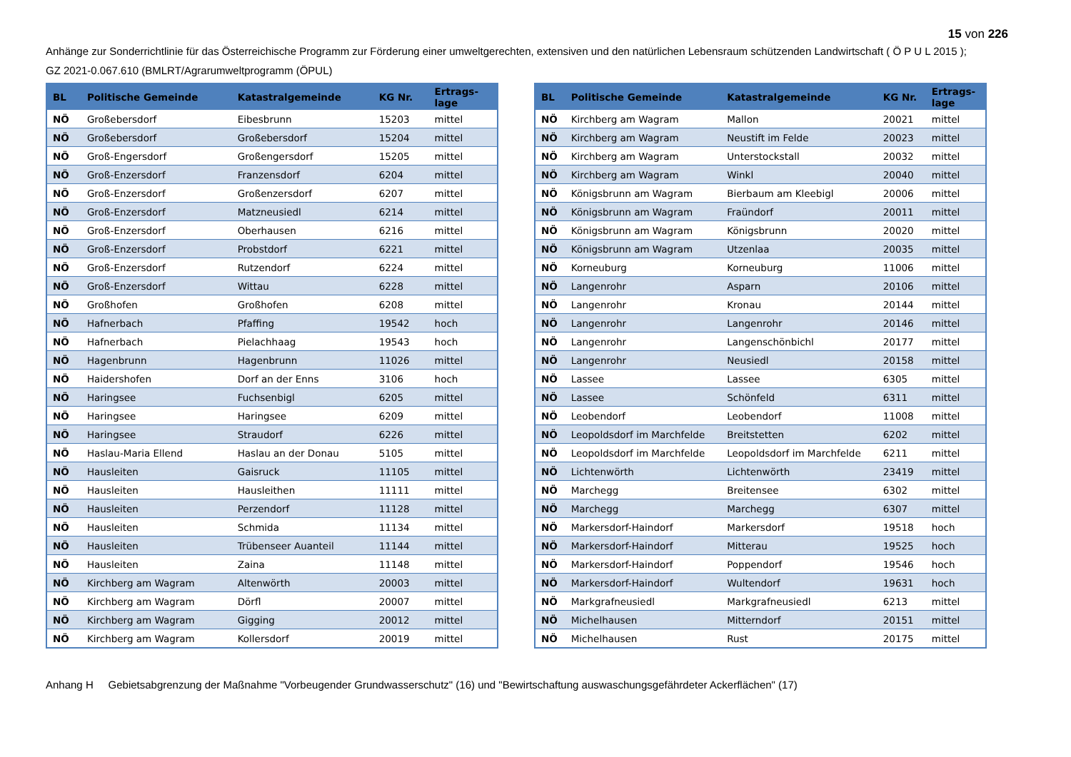15 von 226
Anhänge zur Sonderrichtlinie für das Österreichische Programm zur Förderung einer umweltgerechten, extensiven und den natürlichen Lebensraum schützenden Landwirtschaft ( Ö P U L 2015 );
GZ 2021-0.067.610 (BMLRT/Agrarumweltprogramm (ÖPUL)
| BL | Politische Gemeinde | Katastralgemeinde | KG Nr. | Ertrags- lage |
| --- | --- | --- | --- | --- |
| NÖ | Großebersdorf | Eibesbrunn | 15203 | mittel |
| NÖ | Großebersdorf | Großebersdorf | 15204 | mittel |
| NÖ | Groß-Engersdorf | Großengersdorf | 15205 | mittel |
| NÖ | Groß-Enzersdorf | Franzensdorf | 6204 | mittel |
| NÖ | Groß-Enzersdorf | Großenzersdorf | 6207 | mittel |
| NÖ | Groß-Enzersdorf | Matzneusiedl | 6214 | mittel |
| NÖ | Groß-Enzersdorf | Oberhausen | 6216 | mittel |
| NÖ | Groß-Enzersdorf | Probstdorf | 6221 | mittel |
| NÖ | Groß-Enzersdorf | Rutzendorf | 6224 | mittel |
| NÖ | Groß-Enzersdorf | Wittau | 6228 | mittel |
| NÖ | Großhofen | Großhofen | 6208 | mittel |
| NÖ | Hafnerbach | Pfaffing | 19542 | hoch |
| NÖ | Hafnerbach | Pielachhaag | 19543 | hoch |
| NÖ | Hagenbrunn | Hagenbrunn | 11026 | mittel |
| NÖ | Haidershofen | Dorf an der Enns | 3106 | hoch |
| NÖ | Haringsee | Fuchsenbigl | 6205 | mittel |
| NÖ | Haringsee | Haringsee | 6209 | mittel |
| NÖ | Haringsee | Straudorf | 6226 | mittel |
| NÖ | Haslau-Maria Ellend | Haslau an der Donau | 5105 | mittel |
| NÖ | Hausleiten | Gaisruck | 11105 | mittel |
| NÖ | Hausleiten | Hausleithen | 11111 | mittel |
| NÖ | Hausleiten | Perzendorf | 11128 | mittel |
| NÖ | Hausleiten | Schmida | 11134 | mittel |
| NÖ | Hausleiten | Trübenseer Auanteil | 11144 | mittel |
| NÖ | Hausleiten | Zaina | 11148 | mittel |
| NÖ | Kirchberg am Wagram | Altenwörth | 20003 | mittel |
| NÖ | Kirchberg am Wagram | Dörfl | 20007 | mittel |
| NÖ | Kirchberg am Wagram | Gigging | 20012 | mittel |
| NÖ | Kirchberg am Wagram | Kollersdorf | 20019 | mittel |
| BL | Politische Gemeinde | Katastralgemeinde | KG Nr. | Ertrags- lage |
| --- | --- | --- | --- | --- |
| NÖ | Kirchberg am Wagram | Mallon | 20021 | mittel |
| NÖ | Kirchberg am Wagram | Neustift im Felde | 20023 | mittel |
| NÖ | Kirchberg am Wagram | Unterstockstall | 20032 | mittel |
| NÖ | Kirchberg am Wagram | Winkl | 20040 | mittel |
| NÖ | Königsbrunn am Wagram | Bierbaum am Kleebigl | 20006 | mittel |
| NÖ | Königsbrunn am Wagram | Fraündorf | 20011 | mittel |
| NÖ | Königsbrunn am Wagram | Königsbrunn | 20020 | mittel |
| NÖ | Königsbrunn am Wagram | Utzenlaa | 20035 | mittel |
| NÖ | Korneuburg | Korneuburg | 11006 | mittel |
| NÖ | Langenrohr | Asparn | 20106 | mittel |
| NÖ | Langenrohr | Kronau | 20144 | mittel |
| NÖ | Langenrohr | Langenrohr | 20146 | mittel |
| NÖ | Langenrohr | Langenschönbichl | 20177 | mittel |
| NÖ | Langenrohr | Neusiedl | 20158 | mittel |
| NÖ | Lassee | Lassee | 6305 | mittel |
| NÖ | Lassee | Schönfeld | 6311 | mittel |
| NÖ | Leobendorf | Leobendorf | 11008 | mittel |
| NÖ | Leopoldsdorf im Marchfelde | Breitstetten | 6202 | mittel |
| NÖ | Leopoldsdorf im Marchfelde | Leopoldsdorf im Marchfelde | 6211 | mittel |
| NÖ | Lichtenwörth | Lichtenwörth | 23419 | mittel |
| NÖ | Marchegg | Breitensee | 6302 | mittel |
| NÖ | Marchegg | Marchegg | 6307 | mittel |
| NÖ | Markersdorf-Haindorf | Markersdorf | 19518 | hoch |
| NÖ | Markersdorf-Haindorf | Mitterau | 19525 | hoch |
| NÖ | Markersdorf-Haindorf | Poppendorf | 19546 | hoch |
| NÖ | Markersdorf-Haindorf | Wultendorf | 19631 | hoch |
| NÖ | Markgrafneusiedl | Markgrafneusiedl | 6213 | mittel |
| NÖ | Michelhausen | Mitterndorf | 20151 | mittel |
| NÖ | Michelhausen | Rust | 20175 | mittel |
Anhang H Gebietsabgrenzung der Maßnahme "Vorbeugender Grundwasserschutz" (16) und "Bewirtschaftung auswaschungsgefährdeter Ackerflächen" (17)